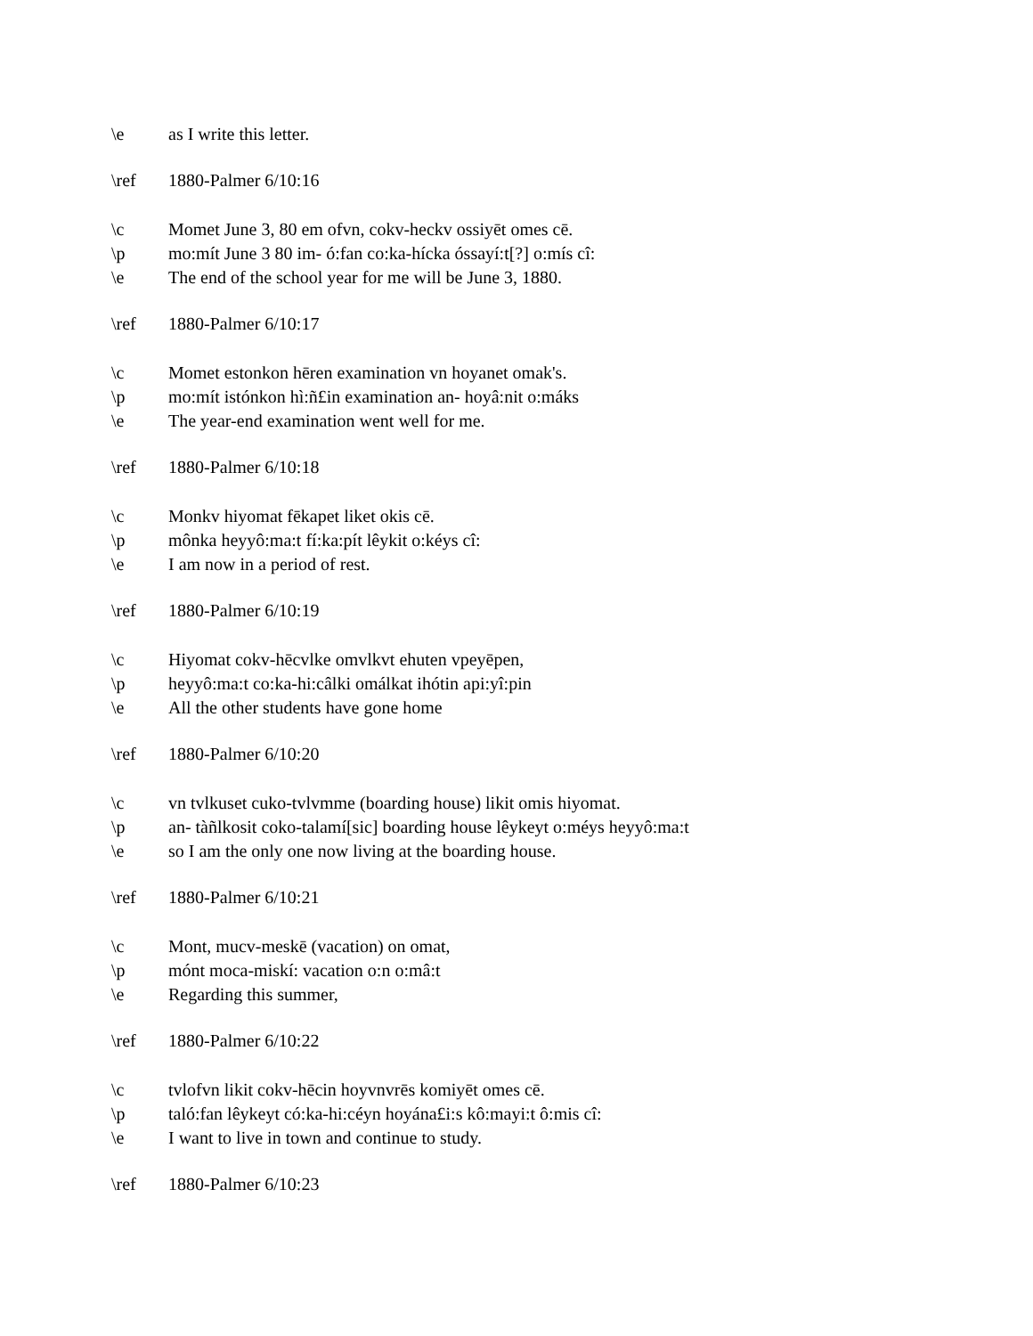\e as I write this letter.
\ref 1880-Palmer 6/10:16
\c Momet June 3, 80 em ofvn, cokv-heckv ossiyēt omes cē.
\p mo:mít June 3 80 im- ó:fan co:ka-hícka óssayí:t[?] o:mís cî:
\e The end of the school year for me will be June 3, 1880.
\ref 1880-Palmer 6/10:17
\c Momet estonkon hēren examination vn hoyanet omak's.
\p mo:mít istónkon hì:ñ£in examination an- hoyâ:nit o:máks
\e The year-end examination went well for me.
\ref 1880-Palmer 6/10:18
\c Monkv hiyomat fēkapet liket okis cē.
\p mônka heyyô:ma:t fí:ka:pít lêykit o:kéys cî:
\e I am now in a period of rest.
\ref 1880-Palmer 6/10:19
\c Hiyomat cokv-hēcvlke omvlkvt ehuten vpeyēpen,
\p heyyô:ma:t co:ka-hi:câlki omálkat ihótin api:yî:pin
\e All the other students have gone home
\ref 1880-Palmer 6/10:20
\c vn tvlkuset cuko-tvlvmme (boarding house) likit omis hiyomat.
\p an- tàñlkosit coko-talamí[sic] boarding house lêykeyt o:méys heyyô:ma:t
\e so I am the only one now living at the boarding house.
\ref 1880-Palmer 6/10:21
\c Mont, mucv-meskē (vacation) on omat,
\p mónt moca-miskí: vacation o:n o:mâ:t
\e Regarding this summer,
\ref 1880-Palmer 6/10:22
\c tvlofvn likit cokv-hēcin hoyvnvrēs komiyēt omes cē.
\p taló:fan lêykeyt có:ka-hi:céyn hoyána£i:s kô:mayi:t ô:mis cî:
\e I want to live in town and continue to study.
\ref 1880-Palmer 6/10:23